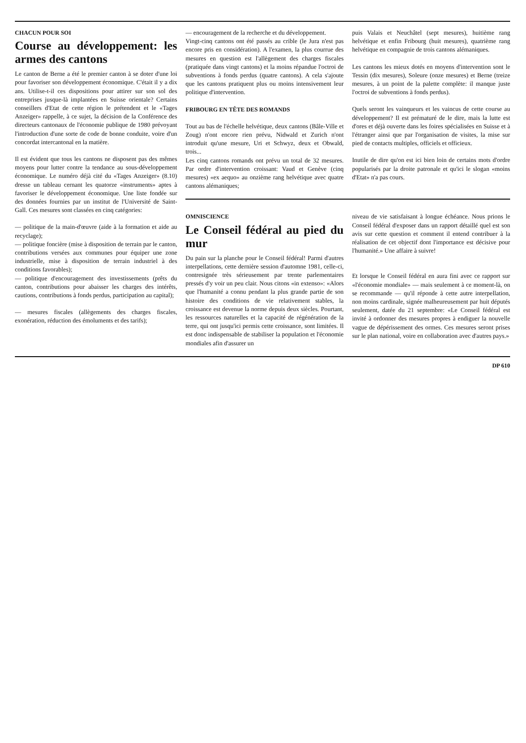CHACUN POUR SOI
Course au développement: les armes des cantons
Le canton de Berne a été le premier canton à se doter d'une loi pour favoriser son développement économique. C'était il y a dix ans. Utilise-t-il ces dispositions pour attirer sur son sol des entreprises jusque-là implantées en Suisse orientale? Certains conseillers d'Etat de cette région le prétendent et le «Tages Anzeiger» rappelle, à ce sujet, la décision de la Conférence des directeurs cantonaux de l'économie publique de 1980 prévoyant l'introduction d'une sorte de code de bonne conduite, voire d'un concordat intercantonal en la matière.
Il est évident que tous les cantons ne disposent pas des mêmes moyens pour lutter contre la tendance au sous-développement économique. Le numéro déjà cité du «Tages Anzeiger» (8.10) dresse un tableau cernant les quatorze «instruments» aptes à favoriser le développement économique. Une liste fondée sur des données fournies par un institut de l'Université de Saint-Gall. Ces mesures sont classées en cinq catégories:
— politique de la main-d'œuvre (aide à la formation et aide au recyclage);
— politique foncière (mise à disposition de terrain par le canton, contributions versées aux communes pour équiper une zone industrielle, mise à disposition de terrain industriel à des conditions favorables);
— politique d'encouragement des investissements (prêts du canton, contributions pour abaisser les charges des intérêts, cautions, contributions à fonds perdus, participation au capital);
— mesures fiscales (allègements des charges fiscales, exonération, réduction des émoluments et des tarifs);
— encouragement de la recherche et du développement.
Vingt-cinq cantons ont été passés au crible (le Jura n'est pas encore pris en considération). A l'examen, la plus courrue des mesures en question est l'allègement des charges fiscales (pratiquée dans vingt cantons) et la moins répandue l'octroi de subventions à fonds perdus (quatre cantons). A cela s'ajoute que les cantons pratiquent plus ou moins intensivement leur politique d'intervention.
FRIBOURG EN TÊTE DES ROMANDS
Tout au bas de l'échelle helvétique, deux cantons (Bâle-Ville et Zoug) n'ont encore rien prévu, Nidwald et Zurich n'ont introduit qu'une mesure, Uri et Schwyz, deux et Obwald, trois...
Les cinq cantons romands ont prévu un total de 32 mesures. Par ordre d'intervention croissant: Vaud et Genève (cinq mesures) «ex aequo» au onzième rang helvétique avec quatre cantons alémaniques;
puis Valais et Neuchâtel (sept mesures), huitième rang helvétique et enfin Fribourg (huit mesures), quatrième rang helvétique en compagnie de trois cantons alémaniques.
Les cantons les mieux dotés en moyens d'intervention sont le Tessin (dix mesures), Soleure (onze mesures) et Berne (treize mesures, à un point de la palette complète: il manque juste l'octroi de subventions à fonds perdus).
Quels seront les vainqueurs et les vaincus de cette course au développement? Il est prématuré de le dire, mais la lutte est d'ores et déjà ouverte dans les foires spécialisées en Suisse et à l'étranger ainsi que par l'organisation de visites, la mise sur pied de contacts multiples, officiels et officieux.
Inutile de dire qu'on est ici bien loin de certains mots d'ordre popularisés par la droite patronale et qu'ici le slogan «moins d'Etat» n'a pas cours.
OMNISCIENCE
Le Conseil fédéral au pied du mur
Du pain sur la planche pour le Conseil fédéral! Parmi d'autres interpellations, cette dernière session d'automne 1981, celle-ci, contresignée très sérieusement par trente parlementaires pressés d'y voir un peu clair. Nous citons «in extenso»: «Alors que l'humanité a connu pendant la plus grande partie de son histoire des conditions de vie relativement stables, la croissance est devenue la norme depuis deux siècles. Pourtant, les ressources naturelles et la capacité de régénération de la terre, qui ont jusqu'ici permis cette croissance, sont limitées. Il est donc indispensable de stabiliser la population et l'économie mondiales afin d'assurer un
niveau de vie satisfaisant à longue échéance. Nous prions le Conseil fédéral d'exposer dans un rapport détaillé quel est son avis sur cette question et comment il entend contribuer à la réalisation de cet objectif dont l'importance est décisive pour l'humanité.» Une affaire à suivre!
Et lorsque le Conseil fédéral en aura fini avec ce rapport sur «l'économie mondiale» — mais seulement à ce moment-là, on se recommande — qu'il réponde à cette autre interpellation, non moins cardinale, signée malheureusement par huit députés seulement, datée du 21 septembre: «Le Conseil fédéral est invité à ordonner des mesures propres à endiguer la nouvelle vague de dépérissement des ormes. Ces mesures seront prises sur le plan national, voire en collaboration avec d'autres pays.»
DP 610